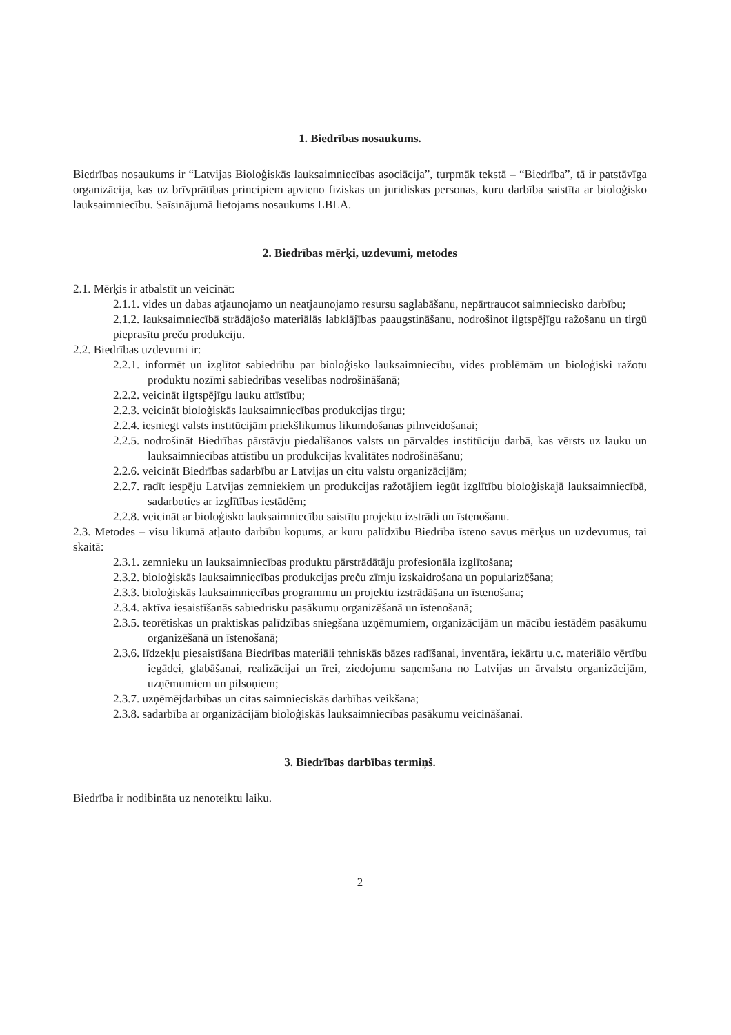1. Biedrības nosaukums.
Biedrības nosaukums ir “Latvijas Bioloģiskās lauksaimniecības asociācija”, turpmāk tekstā – “Biedrība”, tā ir patstāvīga organizācija, kas uz brīvprātības principiem apvieno fiziskas un juridiskas personas, kuru darbība saistīta ar bioloģisko lauksaimniecību. Saīsinājumā lietojams nosaukums LBLA.
2. Biedrības mērķi, uzdevumi, metodes
2.1. Mērķis ir atbalstīt un veicināt:
2.1.1. vides un dabas atjaunojamo un neatjaunojamo resursu saglabāšanu, nepārtraucot saimniecisko darbību;
2.1.2. lauksaimniecībā strādājošo materiālās labklājības paaugstināšanu, nodrošinot ilgtspējīgu ražošanu un tirgū pieprasītu preču produkciju.
2.2. Biedrības uzdevumi ir:
2.2.1. informēt un izglītot sabiedrību par bioloģisko lauksaimniecību, vides problēmām un bioloģiski ražotu produktu nozīmi sabiedrības veselības nodrošināšanā;
2.2.2. veicināt ilgtspējīgu lauku attīstību;
2.2.3. veicināt bioloģiskās lauksaimniecības produkcijas tirgu;
2.2.4. iesniegt valsts institūcijām priekšlikumus likumdošanas pilnveidošanai;
2.2.5. nodrošināt Biedrības pārstāvju piedalīšanos valsts un pārvaldes institūciju darbā, kas vērsts uz lauku un lauksaimniecības attīstību un produkcijas kvalitātes nodrošināšanu;
2.2.6. veicināt Biedrības sadarbību ar Latvijas un citu valstu organizācijām;
2.2.7. radīt iespēju Latvijas zemniekiem un produkcijas ražotājiem iegūt izglītību bioloģiskajā lauksaimniecībā, sadarboties ar izglītības iestādēm;
2.2.8. veicināt ar bioloģisko lauksaimniecību saistītu projektu izstrādi un īstenošanu.
2.3. Metodes – visu likumā atļauto darbību kopums, ar kuru palīdzību Biedrība īsteno savus mērķus un uzdevumus, tai skaitā:
2.3.1. zemnieku un lauksaimniecības produktu pārstrādātāju profesionāla izglītošana;
2.3.2. bioloģiskās lauksaimniecības produkcijas preču zīmju izskaidrošana un popularizēšana;
2.3.3. bioloģiskās lauksaimniecības programmu un projektu izstrādāšana un īstenošana;
2.3.4. aktīva iesaistīšanās sabiedrisku pasākumu organizēšanā un īstenošanā;
2.3.5. teorētiskas un praktiskas palīdzības sniegšana uzņēmumiem, organizācijām un mācību iestādēm pasākumu organizēšanā un īstenošanā;
2.3.6. līdzekļu piesaistīšana Biedrības materiāli tehniskās bāzes radīšanai, inventāra, iekārtu u.c. materiālo vērtību iegādei, glabāšanai, realizācijai un īrei, ziedojumu saņemšana no Latvijas un ārvalstu organizācijām, uzņēmumiem un pilsoņiem;
2.3.7. uzņēmējdarbības un citas saimnieciskās darbības veikšana;
2.3.8. sadarbība ar organizācijām bioloģiskās lauksaimniecības pasākumu veicināšanai.
3. Biedrības darbības termiņš.
Biedrība ir nodibināta uz nenoteiktu laiku.
2